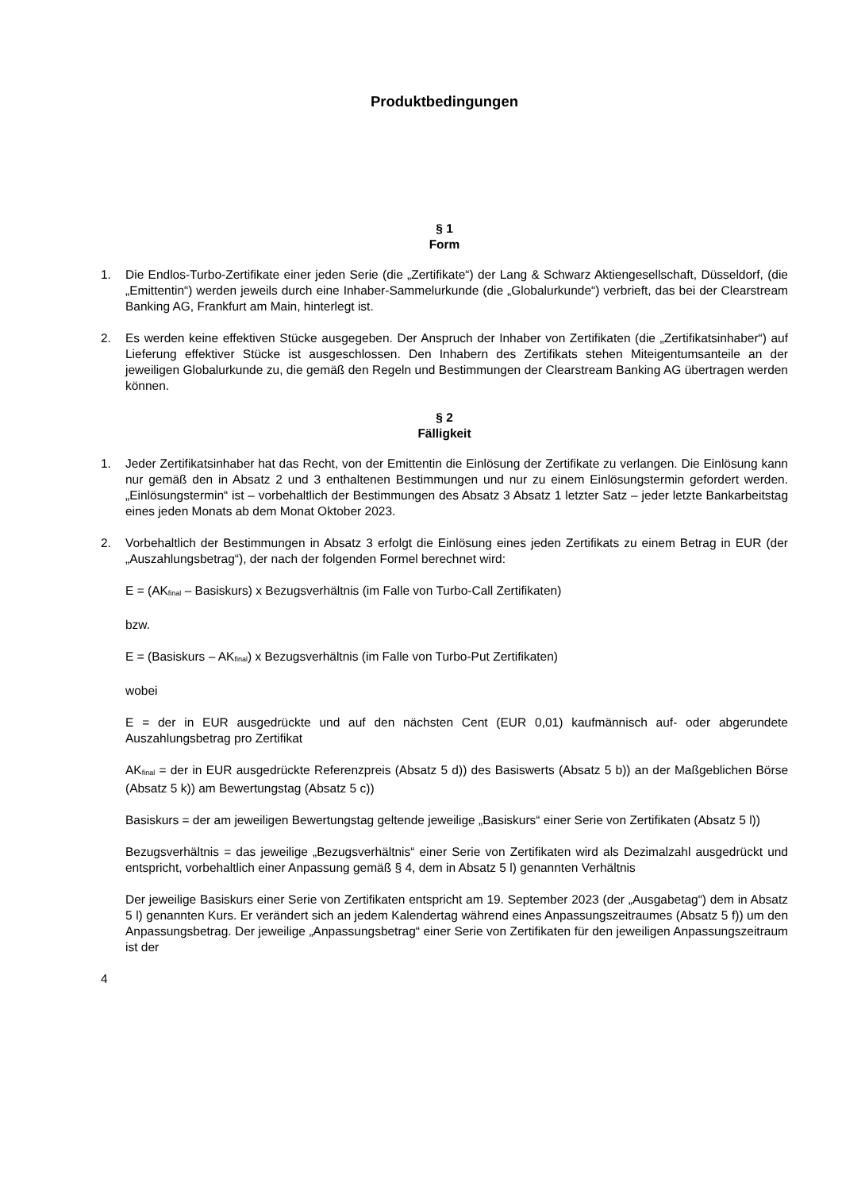Produktbedingungen
§ 1
Form
1. Die Endlos-Turbo-Zertifikate einer jeden Serie (die „Zertifikate“) der Lang & Schwarz Aktiengesellschaft, Düsseldorf, (die „Emittentin“) werden jeweils durch eine Inhaber-Sammelurkunde (die „Globalurkunde“) verbrieft, das bei der Clearstream Banking AG, Frankfurt am Main, hinterlegt ist.
2. Es werden keine effektiven Stücke ausgegeben. Der Anspruch der Inhaber von Zertifikaten (die „Zertifikatsinhaber“) auf Lieferung effektiver Stücke ist ausgeschlossen. Den Inhabern des Zertifikats stehen Miteigentumsanteile an der jeweiligen Globalurkunde zu, die gemäß den Regeln und Bestimmungen der Clearstream Banking AG übertragen werden können.
§ 2
Fälligkeit
1. Jeder Zertifikatsinhaber hat das Recht, von der Emittentin die Einlösung der Zertifikate zu verlangen. Die Einlösung kann nur gemäß den in Absatz 2 und 3 enthaltenen Bestimmungen und nur zu einem Einlösungstermin gefordert werden. „Einlösungstermin“ ist – vorbehaltlich der Bestimmungen des Absatz 3 Absatz 1 letzter Satz – jeder letzte Bankarbeitstag eines jeden Monats ab dem Monat Oktober 2023.
2. Vorbehaltlich der Bestimmungen in Absatz 3 erfolgt die Einlösung eines jeden Zertifikats zu einem Betrag in EUR (der „Auszahlungsbetrag“), der nach der folgenden Formel berechnet wird:
E = (AK<sub>final</sub> – Basiskurs) x Bezugsverhältnis (im Falle von Turbo-Call Zertifikaten)
bzw.
E = (Basiskurs – AK<sub>final</sub>) x Bezugsverhältnis (im Falle von Turbo-Put Zertifikaten)
wobei
E = der in EUR ausgedrückte und auf den nächsten Cent (EUR 0,01) kaufmännisch auf- oder abgerundete Auszahlungsbetrag pro Zertifikat
AK<sub>final</sub> = der in EUR ausgedrückte Referenzpreis (Absatz 5 d)) des Basiswerts (Absatz 5 b)) an der Maßgeblichen Börse (Absatz 5 k)) am Bewertungstag (Absatz 5 c))
Basiskurs = der am jeweiligen Bewertungstag geltende jeweilige „Basiskurs“ einer Serie von Zertifikaten (Absatz 5 l))
Bezugsverhältnis = das jeweilige „Bezugsverhältnis“ einer Serie von Zertifikaten wird als Dezimalzahl ausgedrückt und entspricht, vorbehaltlich einer Anpassung gemäß § 4, dem in Absatz 5 l) genannten Verhältnis
Der jeweilige Basiskurs einer Serie von Zertifikaten entspricht am 19. September 2023 (der „Ausgabetag“) dem in Absatz 5 l) genannten Kurs. Er verändert sich an jedem Kalendertag während eines Anpassungszeitraumes (Absatz 5 f)) um den Anpassungsbetrag. Der jeweilige „Anpassungsbetrag“ einer Serie von Zertifikaten für den jeweiligen Anpassungszeitraum ist der
4